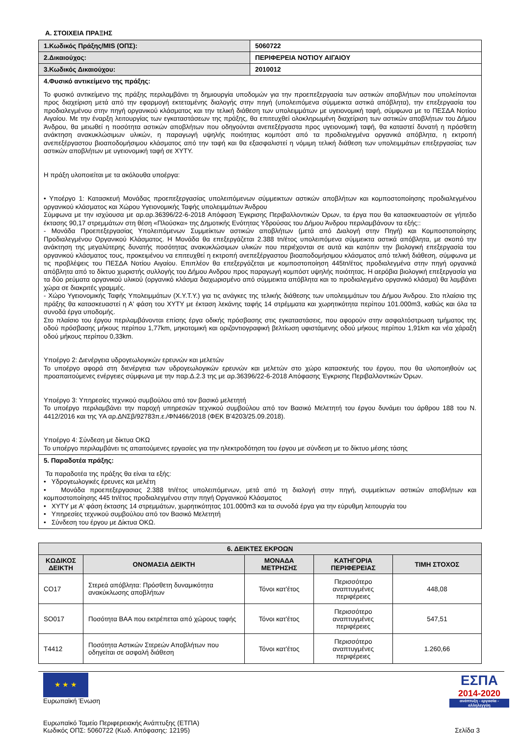Α. ΣΤΟΙΧΕΙΑ ΠΡΑΞΗΣ
| 1.Κωδικός Πράξης/MIS (ΟΠΣ): | 5060722 |
| 2.Δικαιούχος: | ΠΕΡΙΦΕΡΕΙΑ ΝΟΤΙΟΥ ΑΙΓΑΙΟΥ |
| 3.Κωδικός Δικαιούχου: | 2010012 |
| 4.Φυσικό αντικείμενο της πράξης: Το φυσικό αντικείμενο της πράξης περιλαμβάνει τη δημιουργία υποδομών για την προεπεξεργασία των αστικών αποβλήτων που υπολείπονται προς διαχείριση μετά από την εφαρμογή εκτεταμένης διαλογής στην πηγή (υπολειπόμενα σύμμεικτα αστικά απόβλητα), την επεξεργασία του προδιαλεγμένου στην πηγή οργανικού κλάσματος και την τελική διάθεση των υπολειμμάτων με υγειονομική ταφή, σύμφωνα με το ΠΕΣΔΑ Νοτίου Αιγαίου. Με την έναρξη λειτουργίας των εγκαταστάσεων της πράξης, θα επιτευχθεί ολοκληρωμένη διαχείριση των αστικών αποβλήτων του Δήμου Άνδρου, θα μειωθεί η ποσότητα αστικών αποβλήτων που οδηγούνται ανεπεξέργαστα προς υγειονομική ταφή, θα καταστεί δυνατή η πρόσθετη ανάκτηση ανακυκλώσιμων υλικών, η παραγωγή υψηλής ποιότητας κομπόστ από τα προδιαλεγμένα οργανικά απόβλητα, η εκτροπή ανεπεξέργαστου βιοαποδομήσιμου κλάσματος από την ταφή και θα εξασφαλιστεί η νόμιμη τελική διάθεση των υπολειμμάτων επεξεργασίας των αστικών αποβλήτων με υγειονομική ταφή σε ΧΥΤΥ. Η πράξη υλοποιείται με τα ακόλουθα υποέργα: • Υποέργο 1: Κατασκευή Μονάδας προεπεξεργασίας υπολειπόμενων σύμμεικτων αστικών αποβλήτων και κομποστοποίησης προδιαλεγμένου οργανικού κλάσματος και Χώρου Υγειονομικής Ταφής υπολειμμάτων Άνδρου Σύμφωνα με την ισχύουσα με αρ.αρ.36396/22-6-2018 Απόφαση Έγκρισης Περιβαλλοντικών Όρων, τα έργα που θα κατασκευαστούν σε γήπεδο έκτασης 90,17 στρεμμάτων στη θέση «Πλούσκα» της Δημοτικής Ενότητας Υδρούσας του Δήμου Άνδρου περιλαμβάνουν τα εξής:: - Μονάδα Προεπεξεργασίας Υπολειπόμενων Συμμείκτων αστικών αποβλήτων (μετά από Διαλογή στην Πηγή) και Κομποστοποίησης Προδιαλεγμένου Οργανικού Κλάσματος. Η Μονάδα θα επεξεργάζεται 2.388 tn/έτος υπολειπόμενα σύμμεικτα αστικά απόβλητα, με σκοπό την ανάκτηση της μεγαλύτερης δυνατής ποσότητας ανακυκλώσιμων υλικών που περιέχονται σε αυτά και κατόπιν την βιολογική επεξεργασία του οργανικού κλάσματος τους, προκειμένου να επιτευχθεί η εκτροπή ανεπεξέργαστου βιοαποδομήσιμου κλάσματος από τελική διάθεση, σύμφωνα με τις προβλέψεις του ΠΕΣΔΑ Νοτίου Αιγαίου. Επιπλέον θα επεξεργάζεται με κομποστοποίηση 445tn/έτος προδιαλεγμένα στην πηγή οργανικά απόβλητα από το δίκτυο χωριστής συλλογής του Δήμου Ανδρου προς παραγωγή κομπόστ υψηλής ποιότητας. Η αερόβια βιολογική επεξεργασία για τα δύο ρεύματα οργανικού υλικού (οργανικό κλάσμα διαχωρισμένο από σύμμεικτα απόβλητα και το προδιαλεγμένο οργανικό κλάσμα) θα λαμβάνει χώρα σε διακριτές γραμμές. - Χώρο Υγειονομικής Ταφής Υπολειμμάτων (Χ.Υ.Τ.Υ.) για τις ανάγκες της τελικής διάθεσης των υπολειμμάτων του Δήμου Άνδρου. Στο πλαίσιο της πράξης θα κατασκευαστεί η Α' φάση του ΧΥΤΥ με έκταση λεκάνης ταφής 14 στρέμματα και χωρητικότητα περίπου 101.000m3, καθώς και όλα τα συνοδά έργα υποδομής. Στο πλαίσιο του έργου περιλαμβάνονται επίσης έργα οδικής πρόσβασης στις εγκαταστάσεις, που αφορούν στην ασφαλτόστρωση τμήματος της οδού πρόσβασης μήκους περίπου 1,77km, μηκοτομική και οριζοντιογραφική βελτίωση υφιστάμενης οδού μήκους περίπου 1,91km και νέα χάραξη οδού μήκους περίπου 0,33km. Υποέργο 2: Διενέργεια υδρογεωλογικών ερευνών και μελετών Το υποέργο αφορά στη διενέργεια των υδρογεωλογικών ερευνών και μελετών στο χώρο κατασκευής του έργου, που θα υλοποιηθούν ως προαπαιτούμενες ενέργειες σύμφωνα με την παρ.Δ.2.3 της με αρ.36396/22-6-2018 Απόφασης Έγκρισης Περιβαλλοντικών Όρων. Υποέργο 3: Υπηρεσίες τεχνικού συμβούλου από τον βασικό μελετητή Το υποέργο περιλαμβάνει την παροχή υπηρεσιών τεχνικού συμβούλου από τον Βασικό Μελετητή του έργου δυνάμει του άρθρου 188 του Ν. 4412/2016 και της ΥΑ αρ.ΔΝΣβ/92783π.ε./ΦΝ466/2018 (ΦΕΚ Β'4203/25.09.2018). Υποέργο 4: Σύνδεση με δίκτυα ΟΚΩ Το υποέργο περιλαμβάνει τις απαιτούμενες εργασίες για την ηλεκτροδότηση του έργου με σύνδεση με το δίκτυο μέσης τάσης | |
| 5. Παραδοτέα πράξης: Τα παραδοτέα της πράξης θα είναι τα εξής: • Υδρογεωλογικές έρευνες και μελέτη • Μονάδα προεπεξεργασιας 2.388 tn/έτος υπολειπόμενων, μετά από τη διαλογή στην πηγή, συμμείκτων αστικών αποβλήτων και κομποστοποίησης 445 tn/έτος προδιαλεγμένου στην πηγή Οργανικού Κλάσματος • ΧΥΤΥ με Α' φάση έκτασης 14 στρεμμάτων, χωρητικότητας 101.000m3 και τα συνοδά έργα για την εύρυθμη λειτουργία του • Υπηρεσίες τεχνικού συμβούλου από τον Βασικό Μελετητή • Σύνδεση του έργου με Δίκτυα ΟΚΩ. | |
| 6. ΔΕΙΚΤΕΣ ΕΚΡΟΩΝ | | | | |
| --- | --- | --- | --- | --- |
| ΚΩΔΙΚΟΣ ΔΕΙΚΤΗ | ΟΝΟΜΑΣΙΑ ΔΕΙΚΤΗ | ΜΟΝΑΔΑ ΜΕΤΡΗΣΗΣ | ΚΑΤΗΓΟΡΙΑ ΠΕΡΙΦΕΡΕΙΑΣ | ΤΙΜΗ ΣΤΟΧΟΣ |
| CO17 | Στερεά απόβλητα: Πρόσθετη δυναμικότητα ανακύκλωσης αποβλήτων | Τόνοι κατ'έτος | Περισσότερο αναπτυγμένες περιφέρειες | 448,08 |
| SO017 | Ποσότητα ΒΑΑ που εκτρέπεται από χώρους ταφής | Τόνοι κατ'έτος | Περισσότερο αναπτυγμένες περιφέρειες | 547,51 |
| T4412 | Ποσότητα Αστικών Στερεών Αποβλήτων που οδηγείται σε ασφαλή διάθεση | Τόνοι κατ'έτος | Περισσότερο αναπτυγμένες περιφέρειες | 1.260,66 |
★ ★ ★
Ευρωπαϊκή Ένωση
ΕΣΠΑ
2014-2020
ανάπτυξη - εργασία - αλληλεγγύη
Ευρωπαϊκό Ταμείο Περιφερειακής Ανάπτυξης (ΕΤΠΑ)
Κωδικός ΟΠΣ: 5060722 (Κωδ. Απόφασης: 12195) Σελίδα 3